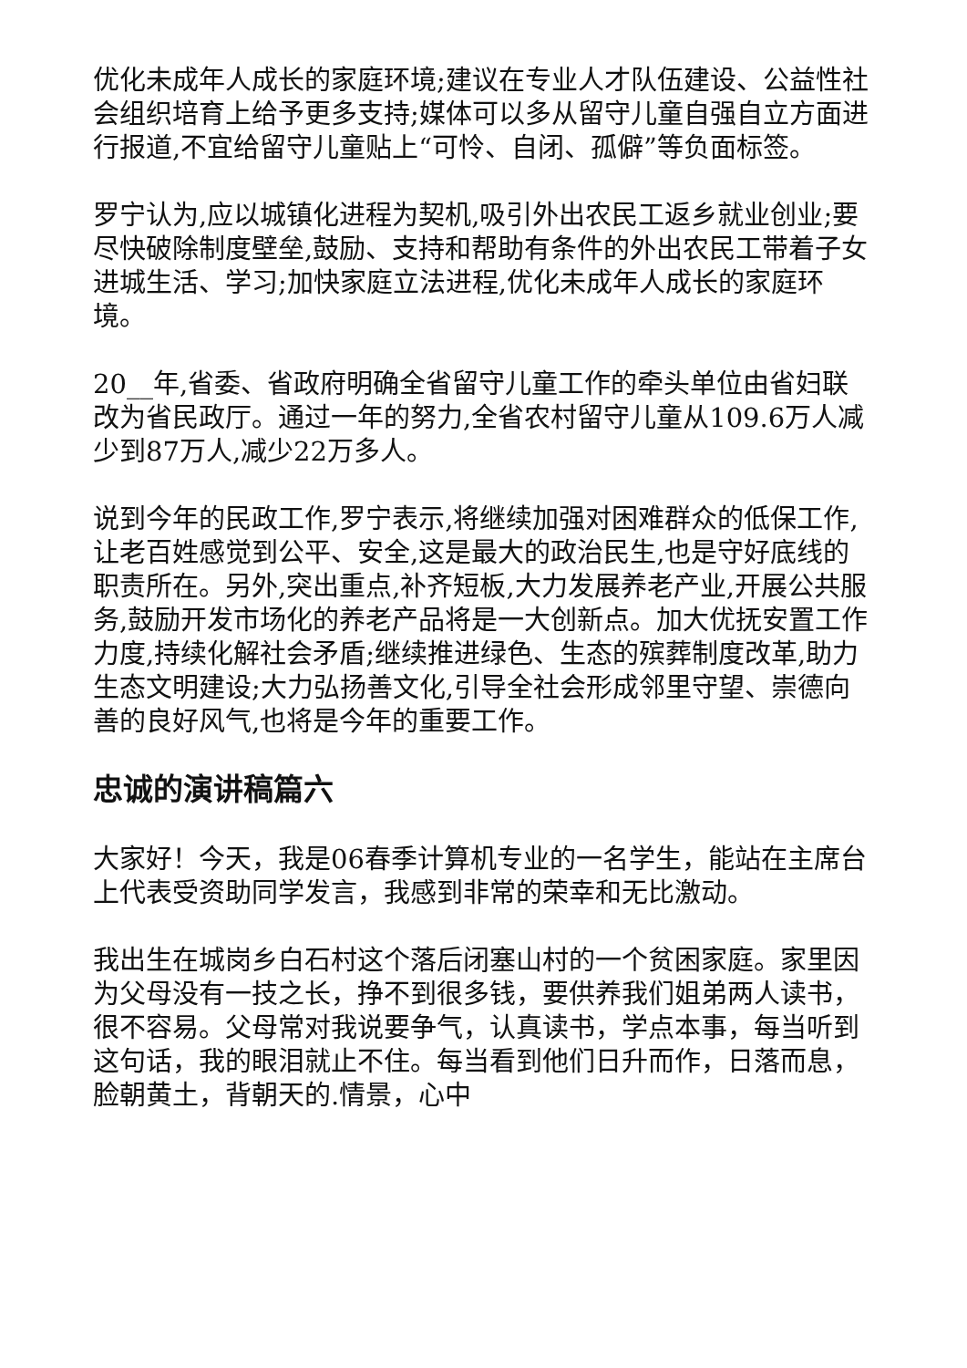优化未成年人成长的家庭环境;建议在专业人才队伍建设、公益性社会组织培育上给予更多支持;媒体可以多从留守儿童自强自立方面进行报道,不宜给留守儿童贴上“可怜、自闭、孤僻”等负面标签。
罗宁认为,应以城镇化进程为契机,吸引外出农民工返乡就业创业;要尽快破除制度壁垒,鼓励、支持和帮助有条件的外出农民工带着子女进城生活、学习;加快家庭立法进程,优化未成年人成长的家庭环境。
20__年,省委、省政府明确全省留守儿童工作的牵头单位由省妇联改为省民政厅。通过一年的努力,全省农村留守儿童从109.6万人减少到87万人,减少22万多人。
说到今年的民政工作,罗宁表示,将继续加强对困难群众的低保工作,让老百姓感觉到公平、安全,这是最大的政治民生,也是守好底线的职责所在。另外,突出重点,补齐短板,大力发展养老产业,开展公共服务,鼓励开发市场化的养老产品将是一大创新点。加大优抚安置工作力度,持续化解社会矛盾;继续推进绿色、生态的殡葬制度改革,助力生态文明建设;大力弘扬善文化,引导全社会形成邻里守望、崇德向善的良好风气,也将是今年的重要工作。
忠诚的演讲稿篇六
大家好！今天，我是06春季计算机专业的一名学生，能站在主席台上代表受资助同学发言，我感到非常的荣幸和无比激动。
我出生在城岗乡白石村这个落后闭塞山村的一个贫困家庭。家里因为父母没有一技之长，挣不到很多钱，要供养我们姐弟两人读书，很不容易。父母常对我说要争气，认真读书，学点本事，每当听到这句话，我的眼泪就止不住。每当看到他们日升而作，日落而息，脸朝黄土，背朝天的.情景，心中